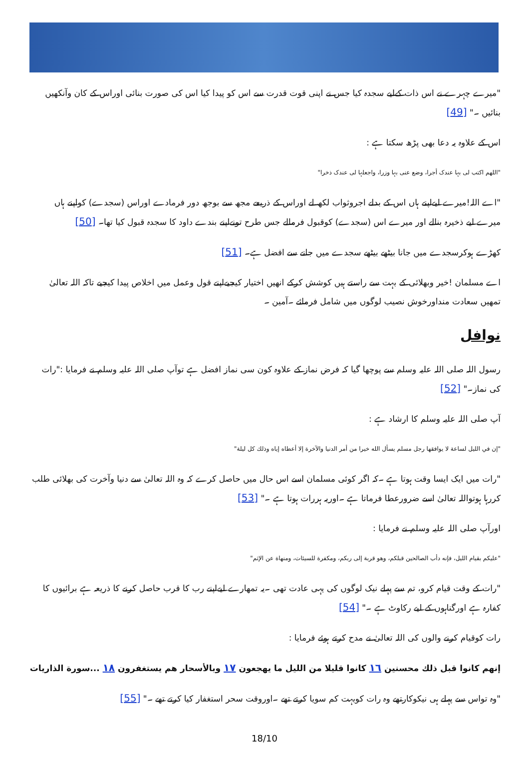"میرے چہرے نے اس ذات کےلیے سجدہ کیا جس نے اپنی قوت قدرت سے اس کو پیدا کیا اس کی صورت بنائی اوراس کے کان وآنکھیں بنائیں ۔" [49]
اس کے علاوہ یہ دعا بھی پڑھ سکتا ہے :
"اللھم اکتب لی بہا عندک أجرا، وضع عنی بہا وزرا، واجعلہا لی عندک ذخرا"
"اے اللہ!میرے لیےاپنے ہاں اس کے بدلے اجروثواب لکھ لے اوراس کے ذریعے مجھ سے بوجھ دور فرمادے اوراس (سجدے) کواپنے ہاں میرے لیے ذخیرہ بنالے اور میرے اس (سجدے) کوقبول فرمالے جس طرح تونےاپنے بندے داود کا سجدہ قبول کیا تھا۔ [50]
کھڑے ہوکرسجدے میں جانا بیٹھے بیٹھے سجدے میں جانے سے افضل ہے۔ [51]
اے مسلمان !خیر وبھلائی کے بہت سے راستے ہیں کوشش کرکے انھیں اختیار کیجیےاپنے قول وعمل میں اخلاص پیدا کیجیے تاکہ اللہ تعالیٰ تمھیں سعادت منداورخوش نصیب لوگوں میں شامل فرمائے ۔آمین ۔
نوافل
رسول اللہ صلی اللہ علیہ وسلم سے پوچھا گیا کہ فرض نماز کے علاوہ کون سی نماز افضل ہے توآپ صلی اللہ علیہ وسلم نے فرمایا :"رات کی نماز۔" [52]
آپ صلی اللہ علیہ وسلم کا ارشاد ہے :
"إن في الليل لساعة لا يوافقها رجل مسلم يسأل الله خيرا من أمر الدنيا والآخرة إلا أعطاه إياه وذلك كل ليلة"
"رات میں ایک ایسا وقت ہوتا ہے ۔کہ اگر کوئی مسلمان اسے اس حال میں حاصل کرے کہ وہ اللہ تعالیٰ سے دنیا وآخرت کی بھلائی طلب کررہا ہوتواللہ تعالیٰ اسے ضرورعطا فرماتا ہے ۔اوریہ ہررات ہوتا ہے ۔" [53]
اورآپ صلی اللہ علیہ وسلم نے فرمایا :
"عليكم بقيام الليل، فإنه دأب الصالحين قبلكم، وهو قربة إلى ربكم، ومكفرة للسيئات، ومنهاة عن الإثم"
"رات کے وقت قیام کرو، تم سے پہلے نیک لوگوں کی یہی عادت تھی ۔یہ تمھارے لیےاپنے رب کا قرب حاصل کرنے کا ذریعہ ہے برائیوں کا کفارہ ہے اورگناہوں کے لیے رکاوٹ ہے ۔" [54]
رات کوقیام کرنے والوں کی اللہ تعالیٰ نے مدح کرتے ہوئے فرمایا :
إنهم كانوا قبل ذلك محسنين ١٦ كانوا قليلا من الليل ما يهجعون ١٧ وبالأسحار هم يستغفرون ١٨ ...سورة الذاريات
"وہ تواس سے پہلے ہی نیکوکارتھے وہ رات کوبہت کم سویا کرتے تھے ۔اوروقت سحر استغفار کیا کرتے تھے ۔" [55]
18/10